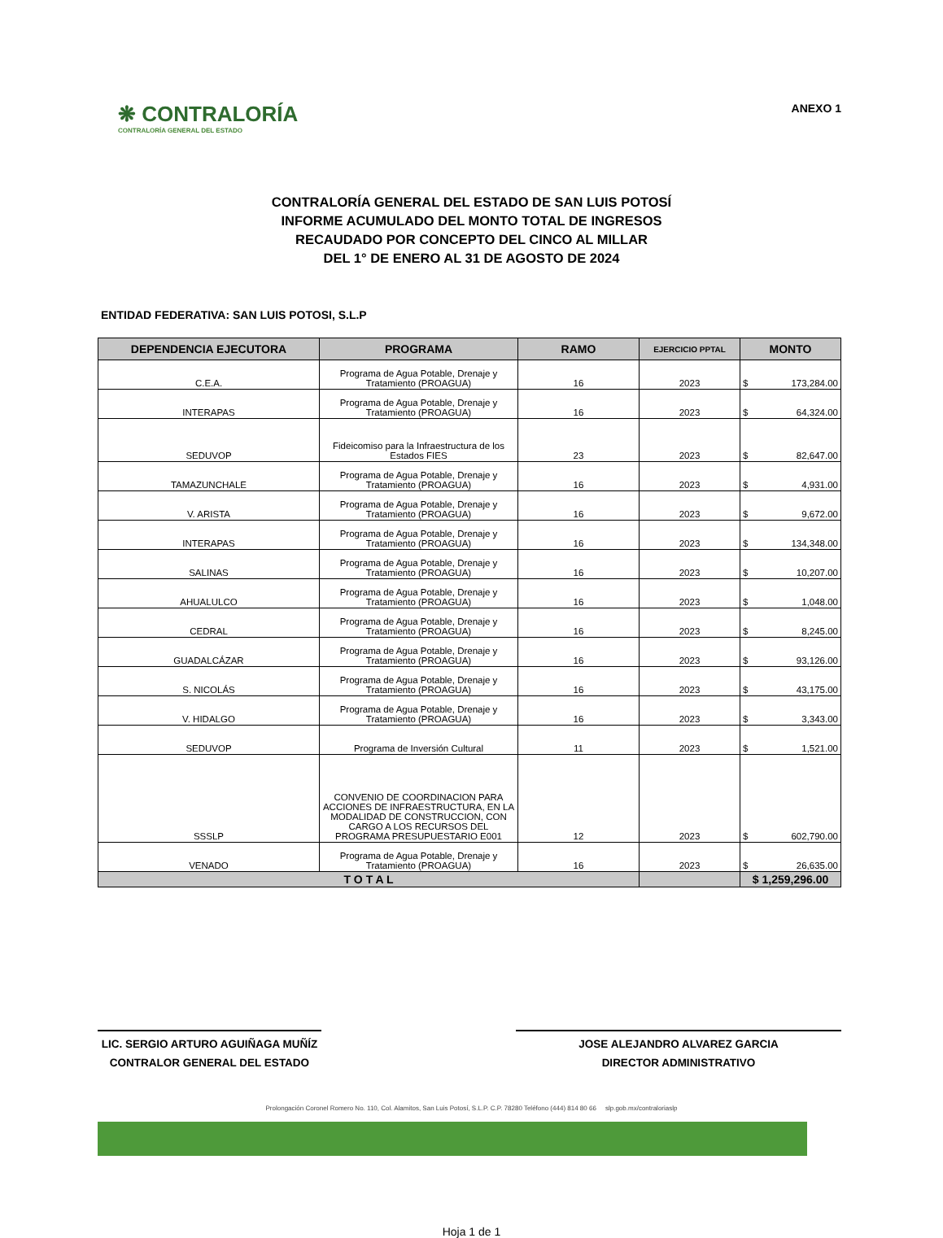❋ CONTRALORÍA
CONTRALORÍA GENERAL DEL ESTADO
ANEXO 1
CONTRALORÍA GENERAL DEL ESTADO DE SAN LUIS POTOSÍ
INFORME ACUMULADO DEL MONTO TOTAL DE INGRESOS
RECAUDADO POR CONCEPTO DEL CINCO AL MILLAR
DEL 1° DE ENERO AL 31 DE AGOSTO DE 2024
ENTIDAD FEDERATIVA: SAN LUIS POTOSI, S.L.P
| DEPENDENCIA EJECUTORA | PROGRAMA | RAMO | EJERCICIO PPTAL | MONTO |
| --- | --- | --- | --- | --- |
| C.E.A. | Programa de Agua Potable, Drenaje y Tratamiento (PROAGUA) | 16 | 2023 | $ 173,284.00 |
| INTERAPAS | Programa de Agua Potable, Drenaje y Tratamiento (PROAGUA) | 16 | 2023 | $ 64,324.00 |
| SEDUVOP | Fideicomiso para la Infraestructura de los Estados FIES | 23 | 2023 | $ 82,647.00 |
| TAMAZUNCHALE | Programa de Agua Potable, Drenaje y Tratamiento (PROAGUA) | 16 | 2023 | $ 4,931.00 |
| V. ARISTA | Programa de Agua Potable, Drenaje y Tratamiento (PROAGUA) | 16 | 2023 | $ 9,672.00 |
| INTERAPAS | Programa de Agua Potable, Drenaje y Tratamiento (PROAGUA) | 16 | 2023 | $ 134,348.00 |
| SALINAS | Programa de Agua Potable, Drenaje y Tratamiento (PROAGUA) | 16 | 2023 | $ 10,207.00 |
| AHUALULCO | Programa de Agua Potable, Drenaje y Tratamiento (PROAGUA) | 16 | 2023 | $ 1,048.00 |
| CEDRAL | Programa de Agua Potable, Drenaje y Tratamiento (PROAGUA) | 16 | 2023 | $ 8,245.00 |
| GUADALCÁZAR | Programa de Agua Potable, Drenaje y Tratamiento (PROAGUA) | 16 | 2023 | $ 93,126.00 |
| S. NICOLÁS | Programa de Agua Potable, Drenaje y Tratamiento (PROAGUA) | 16 | 2023 | $ 43,175.00 |
| V. HIDALGO | Programa de Agua Potable, Drenaje y Tratamiento (PROAGUA) | 16 | 2023 | $ 3,343.00 |
| SEDUVOP | Programa de Inversión Cultural | 11 | 2023 | $ 1,521.00 |
| SSSLP | CONVENIO DE COORDINACION PARA ACCIONES DE INFRAESTRUCTURA, EN LA MODALIDAD DE CONSTRUCCION, CON CARGO A LOS RECURSOS DEL PROGRAMA PRESUPUESTARIO E001 | 12 | 2023 | $ 602,790.00 |
| VENADO | Programa de Agua Potable, Drenaje y Tratamiento (PROAGUA) | 16 | 2023 | $ 26,635.00 |
| T O T A L | | | | $ 1,259,296.00 |
LIC. SERGIO ARTURO AGUIÑAGA MUÑÍZ
CONTRALOR GENERAL DEL ESTADO
JOSE ALEJANDRO ALVAREZ GARCIA
DIRECTOR ADMINISTRATIVO
Prolongación Coronel Romero No. 110, Col. Alamitos, San Luis Potosí, S.L.P. C.P. 78280 Teléfono (444) 814 80 66 slp.gob.mx/contraloriaslp
Hoja 1 de 1